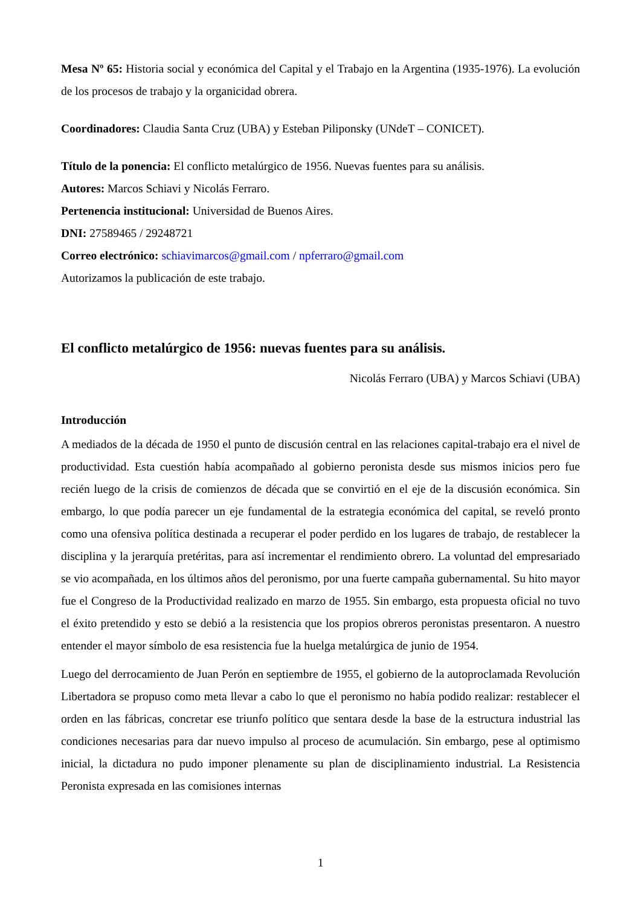Mesa Nº 65: Historia social y económica del Capital y el Trabajo en la Argentina (1935-1976). La evolución de los procesos de trabajo y la organicidad obrera.
Coordinadores: Claudia Santa Cruz (UBA) y Esteban Piliponsky (UNdeT – CONICET).
Título de la ponencia: El conflicto metalúrgico de 1956. Nuevas fuentes para su análisis.
Autores: Marcos Schiavi y Nicolás Ferraro.
Pertenencia institucional: Universidad de Buenos Aires.
DNI: 27589465 / 29248721
Correo electrónico: schiavimarcos@gmail.com / npferraro@gmail.com
Autorizamos la publicación de este trabajo.
El conflicto metalúrgico de 1956: nuevas fuentes para su análisis.
Nicolás Ferraro (UBA) y Marcos Schiavi (UBA)
Introducción
A mediados de la década de 1950 el punto de discusión central en las relaciones capital-trabajo era el nivel de productividad. Esta cuestión había acompañado al gobierno peronista desde sus mismos inicios pero fue recién luego de la crisis de comienzos de década que se convirtió en el eje de la discusión económica. Sin embargo, lo que podía parecer un eje fundamental de la estrategia económica del capital, se reveló pronto como una ofensiva política destinada a recuperar el poder perdido en los lugares de trabajo, de restablecer la disciplina y la jerarquía pretéritas, para así incrementar el rendimiento obrero. La voluntad del empresariado se vio acompañada, en los últimos años del peronismo, por una fuerte campaña gubernamental. Su hito mayor fue el Congreso de la Productividad realizado en marzo de 1955. Sin embargo, esta propuesta oficial no tuvo el éxito pretendido y esto se debió a la resistencia que los propios obreros peronistas presentaron. A nuestro entender el mayor símbolo de esa resistencia fue la huelga metalúrgica de junio de 1954.
Luego del derrocamiento de Juan Perón en septiembre de 1955, el gobierno de la autoproclamada Revolución Libertadora se propuso como meta llevar a cabo lo que el peronismo no había podido realizar: restablecer el orden en las fábricas, concretar ese triunfo político que sentara desde la base de la estructura industrial las condiciones necesarias para dar nuevo impulso al proceso de acumulación. Sin embargo, pese al optimismo inicial, la dictadura no pudo imponer plenamente su plan de disciplinamiento industrial. La Resistencia Peronista expresada en las comisiones internas
1